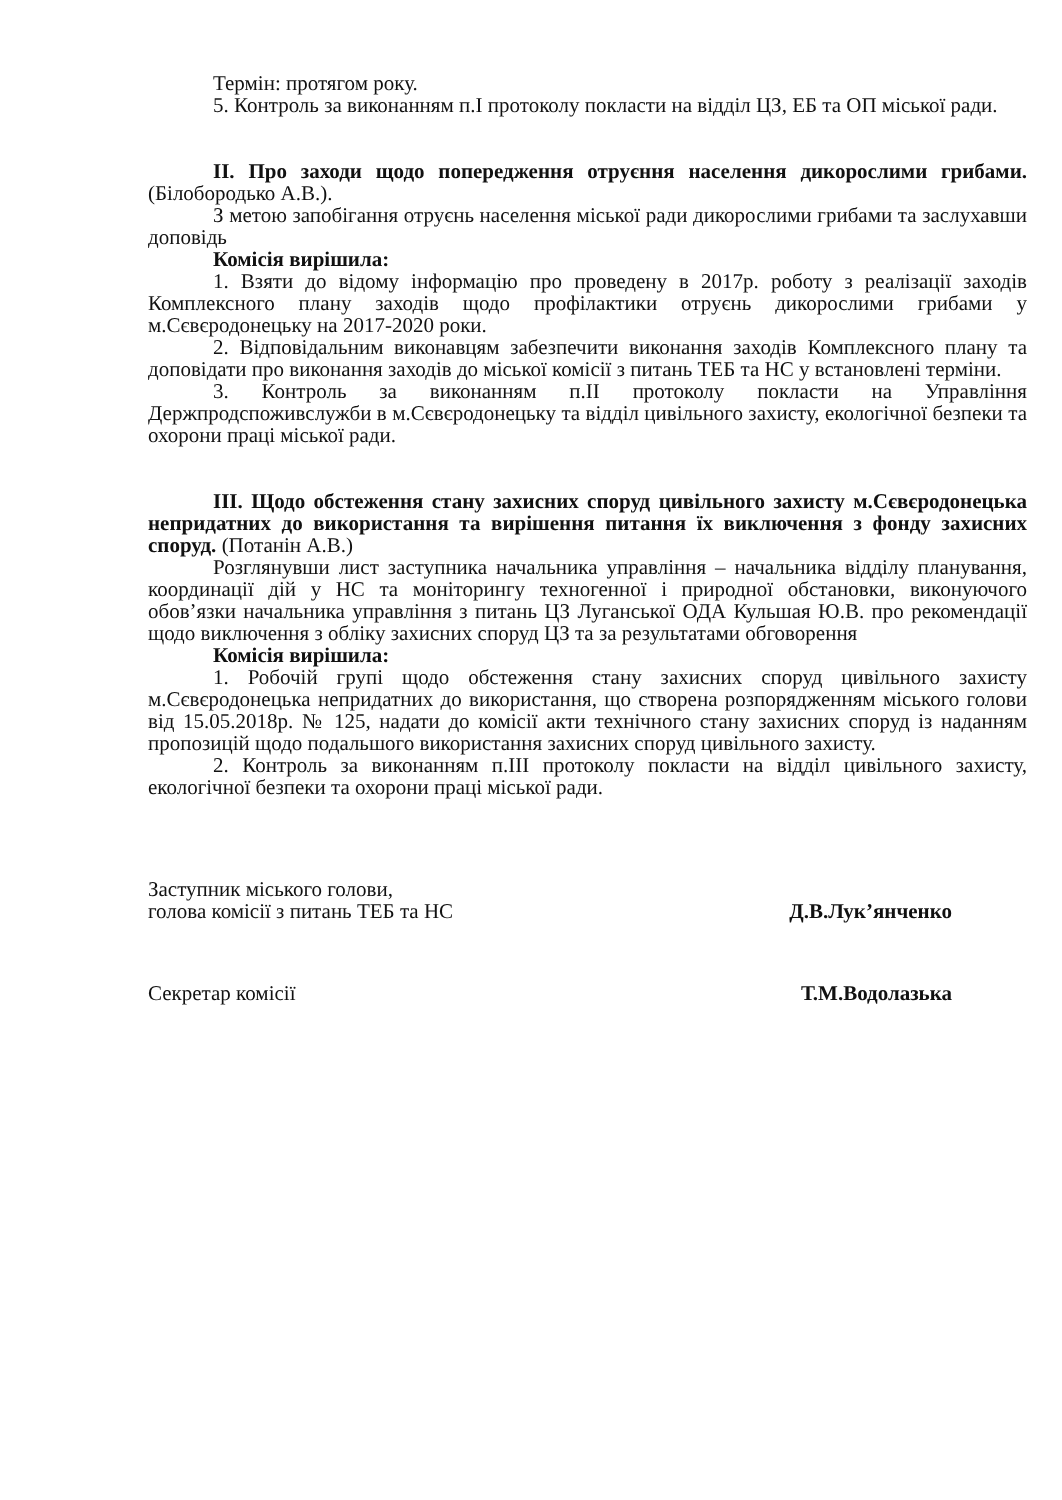Термін: протягом року.
5. Контроль за виконанням п.І протоколу покласти на відділ ЦЗ, ЕБ та ОП міської ради.
ІІ. Про заходи щодо попередження отруєння населення дикорослими грибами. (Білобородько А.В.).
З метою запобігання отруєнь населення міської ради дикорослими грибами та заслухавши доповідь
Комісія вирішила:
1. Взяти до відому інформацію про проведену в 2017р. роботу з реалізації заходів Комплексного плану заходів щодо профілактики отруєнь дикорослими грибами у м.Сєвєродонецьку на 2017-2020 роки.
2. Відповідальним виконавцям забезпечити виконання заходів Комплексного плану та доповідати про виконання заходів до міської комісії з питань ТЕБ та НС у встановлені терміни.
3. Контроль за виконанням п.ІІ протоколу покласти на Управління Держпродспоживслужби в м.Сєвєродонецьку та відділ цивільного захисту, екологічної безпеки та охорони праці міської ради.
ІІІ. Щодо обстеження стану захисних споруд цивільного захисту м.Сєвєродонецька непридатних до використання та вирішення питання їх виключення з фонду захисних споруд. (Потанін А.В.)
Розглянувши лист заступника начальника управління – начальника відділу планування, координації дій у НС та моніторингу техногенної і природної обстановки, виконуючого обов’язки начальника управління з питань ЦЗ Луганської ОДА Кульшая Ю.В. про рекомендації щодо виключення з обліку захисних споруд ЦЗ та за результатами обговорення
Комісія вирішила:
1. Робочій групі щодо обстеження стану захисних споруд цивільного захисту м.Сєвєродонецька непридатних до використання, що створена розпорядженням міського голови від 15.05.2018р. № 125, надати до комісії акти технічного стану захисних споруд із наданням пропозицій щодо подальшого використання захисних споруд цивільного захисту.
2. Контроль за виконанням п.ІІІ протоколу покласти на відділ цивільного захисту, екологічної безпеки та охорони праці міської ради.
Заступник міського голови,
голова комісії з питань ТЕБ та НС
Д.В.Лук’янченко
Секретар комісії
Т.М.Водолазька